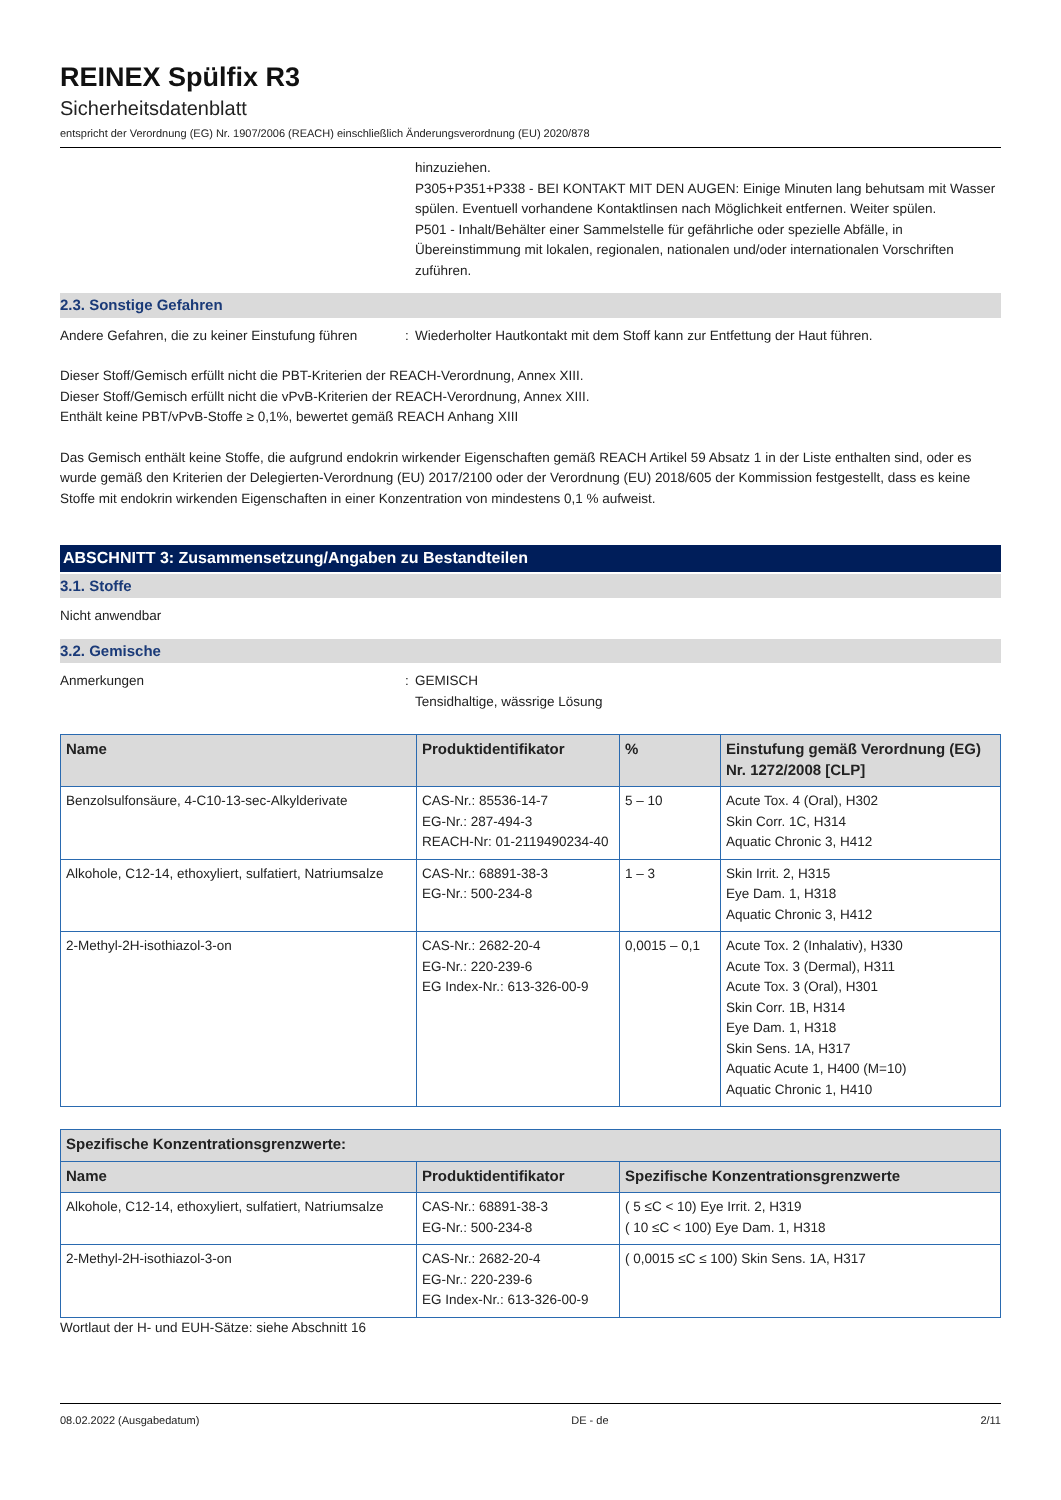REINEX Spülfix R3
Sicherheitsdatenblatt
entspricht der Verordnung (EG) Nr. 1907/2006 (REACH) einschließlich Änderungsverordnung (EU) 2020/878
hinzuziehen.
P305+P351+P338 - BEI KONTAKT MIT DEN AUGEN: Einige Minuten lang behutsam mit Wasser spülen. Eventuell vorhandene Kontaktlinsen nach Möglichkeit entfernen. Weiter spülen.
P501 - Inhalt/Behälter einer Sammelstelle für gefährliche oder spezielle Abfälle, in Übereinstimmung mit lokalen, regionalen, nationalen und/oder internationalen Vorschriften zuführen.
2.3. Sonstige Gefahren
Andere Gefahren, die zu keiner Einstufung führen
: Wiederholter Hautkontakt mit dem Stoff kann zur Entfettung der Haut führen.
Dieser Stoff/Gemisch erfüllt nicht die PBT-Kriterien der REACH-Verordnung, Annex XIII.
Dieser Stoff/Gemisch erfüllt nicht die vPvB-Kriterien der REACH-Verordnung, Annex XIII.
Enthält keine PBT/vPvB-Stoffe ≥ 0,1%, bewertet gemäß REACH Anhang XIII
Das Gemisch enthält keine Stoffe, die aufgrund endokrin wirkender Eigenschaften gemäß REACH Artikel 59 Absatz 1 in der Liste enthalten sind, oder es wurde gemäß den Kriterien der Delegierten-Verordnung (EU) 2017/2100 oder der Verordnung (EU) 2018/605 der Kommission festgestellt, dass es keine Stoffe mit endokrin wirkenden Eigenschaften in einer Konzentration von mindestens 0,1 % aufweist.
ABSCHNITT 3: Zusammensetzung/Angaben zu Bestandteilen
3.1. Stoffe
Nicht anwendbar
3.2. Gemische
Anmerkungen : GEMISCH
Tensidhaltige, wässrige Lösung
| Name | Produktidentifikator | % | Einstufung gemäß Verordnung (EG) Nr. 1272/2008 [CLP] |
| --- | --- | --- | --- |
| Benzolsulfonsäure, 4-C10-13-sec-Alkylderivate | CAS-Nr.: 85536-14-7 EG-Nr.: 287-494-3 REACH-Nr: 01-2119490234-40 | 5 – 10 | Acute Tox. 4 (Oral), H302 Skin Corr. 1C, H314 Aquatic Chronic 3, H412 |
| Alkohole, C12-14, ethoxyliert, sulfatiert, Natriumsalze | CAS-Nr.: 68891-38-3 EG-Nr.: 500-234-8 | 1 – 3 | Skin Irrit. 2, H315 Eye Dam. 1, H318 Aquatic Chronic 3, H412 |
| 2-Methyl-2H-isothiazol-3-on | CAS-Nr.: 2682-20-4 EG-Nr.: 220-239-6 EG Index-Nr.: 613-326-00-9 | 0,0015 – 0,1 | Acute Tox. 2 (Inhalativ), H330 Acute Tox. 3 (Dermal), H311 Acute Tox. 3 (Oral), H301 Skin Corr. 1B, H314 Eye Dam. 1, H318 Skin Sens. 1A, H317 Aquatic Acute 1, H400 (M=10) Aquatic Chronic 1, H410 |
| Spezifische Konzentrationsgrenzwerte: | | |
| --- | --- | --- |
| Name | Produktidentifikator | Spezifische Konzentrationsgrenzwerte |
| Alkohole, C12-14, ethoxyliert, sulfatiert, Natriumsalze | CAS-Nr.: 68891-38-3 EG-Nr.: 500-234-8 | ( 5 ≤C < 10) Eye Irrit. 2, H319 ( 10 ≤C < 100) Eye Dam. 1, H318 |
| 2-Methyl-2H-isothiazol-3-on | CAS-Nr.: 2682-20-4 EG-Nr.: 220-239-6 EG Index-Nr.: 613-326-00-9 | ( 0,0015 ≤C ≤ 100) Skin Sens. 1A, H317 |
Wortlaut der H- und EUH-Sätze: siehe Abschnitt 16
08.02.2022 (Ausgabedatum) DE - de 2/11